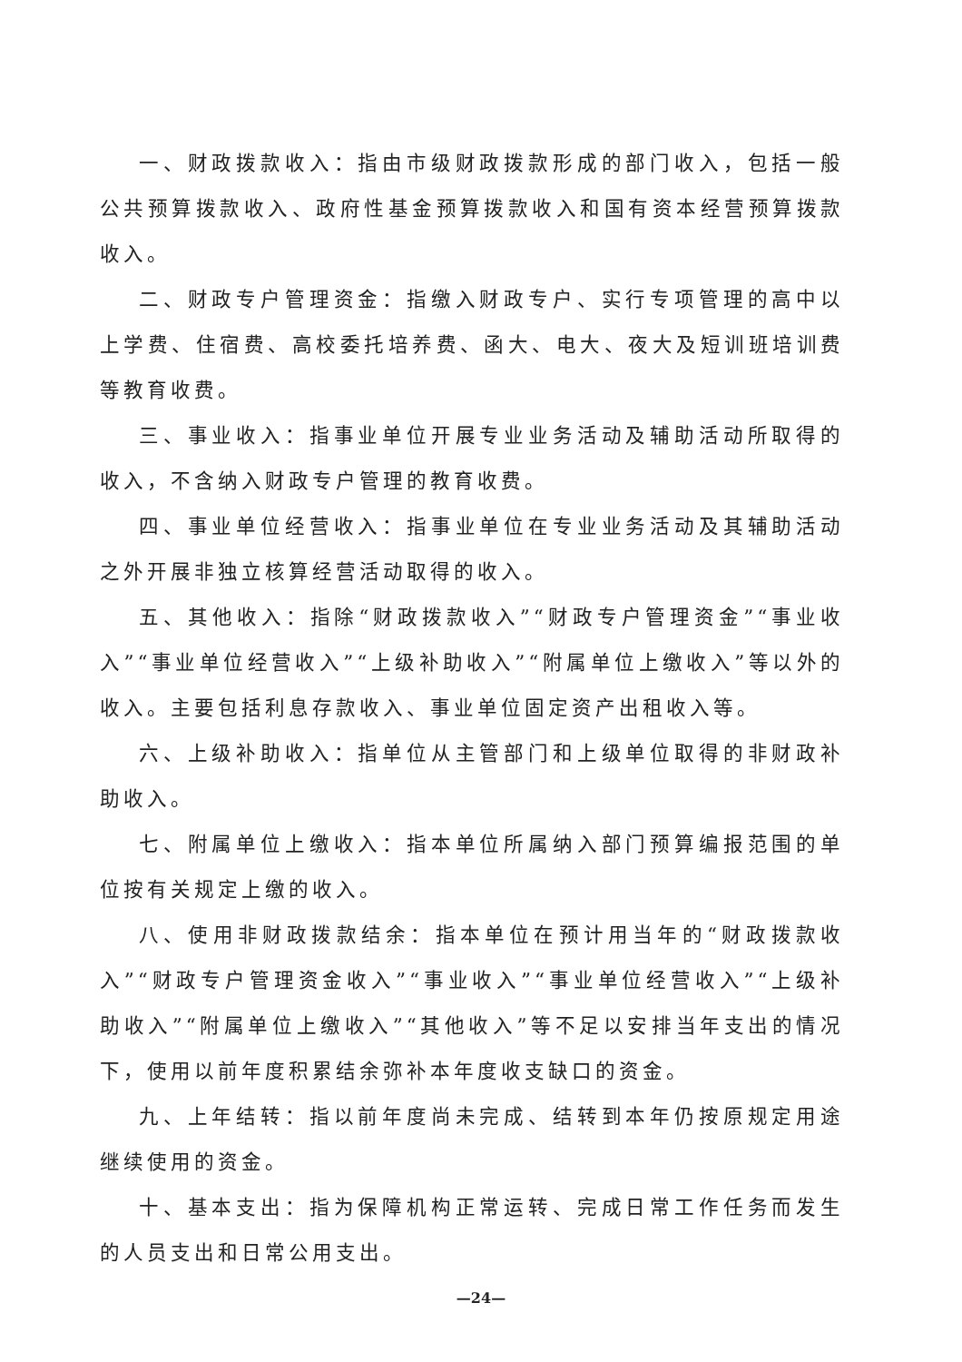一、财政拨款收入：指由市级财政拨款形成的部门收入，包括一般公共预算拨款收入、政府性基金预算拨款收入和国有资本经营预算拨款收入。
二、财政专户管理资金：指缴入财政专户、实行专项管理的高中以上学费、住宿费、高校委托培养费、函大、电大、夜大及短训班培训费等教育收费。
三、事业收入：指事业单位开展专业业务活动及辅助活动所取得的收入，不含纳入财政专户管理的教育收费。
四、事业单位经营收入：指事业单位在专业业务活动及其辅助活动之外开展非独立核算经营活动取得的收入。
五、其他收入：指除“财政拨款收入”“财政专户管理资金”“事业收入”“事业单位经营收入”“上级补助收入”“附属单位上缴收入”等以外的收入。主要包括利息存款收入、事业单位固定资产出租收入等。
六、上级补助收入：指单位从主管部门和上级单位取得的非财政补助收入。
七、附属单位上缴收入：指本单位所属纳入部门预算编报范围的单位按有关规定上缴的收入。
八、使用非财政拨款结余：指本单位在预计用当年的“财政拨款收入”“财政专户管理资金收入”“事业收入”“事业单位经营收入”“上级补助收入”“附属单位上缴收入”“其他收入”等不足以安排当年支出的情况下，使用以前年度积累结余弥补本年度收支缺口的资金。
九、上年结转：指以前年度尚未完成、结转到本年仍按原规定用途继续使用的资金。
十、基本支出：指为保障机构正常运转、完成日常工作任务而发生的人员支出和日常公用支出。
—24—